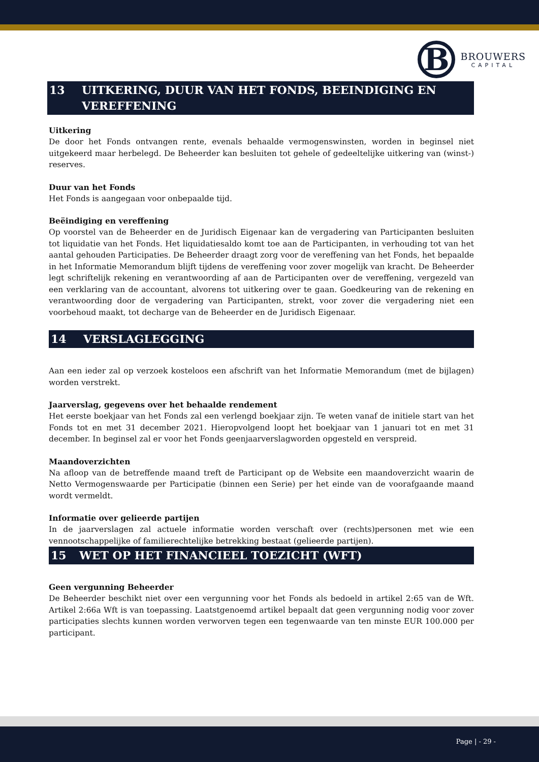B
BROUWERS
CAPITAL
13 UITKERING, DUUR VAN HET FONDS, BEEINDIGING EN VEREFFENING
Uitkering
De door het Fonds ontvangen rente, evenals behaalde vermogenswinsten, worden in beginsel niet uitgekeerd maar herbelegd. De Beheerder kan besluiten tot gehele of gedeeltelijke uitkering van (winst-) reserves.
Duur van het Fonds
Het Fonds is aangegaan voor onbepaalde tijd.
Beëindiging en vereffening
Op voorstel van de Beheerder en de Juridisch Eigenaar kan de vergadering van Participanten besluiten tot liquidatie van het Fonds. Het liquidatiesaldo komt toe aan de Participanten, in verhouding tot van het aantal gehouden Participaties. De Beheerder draagt zorg voor de vereffening van het Fonds, het bepaalde in het Informatie Memorandum blijft tijdens de vereffening voor zover mogelijk van kracht. De Beheerder legt schriftelijk rekening en verantwoording af aan de Participanten over de vereffening, vergezeld van een verklaring van de accountant, alvorens tot uitkering over te gaan. Goedkeuring van de rekening en verantwoording door de vergadering van Participanten, strekt, voor zover die vergadering niet een voorbehoud maakt, tot decharge van de Beheerder en de Juridisch Eigenaar.
14 VERSLAGLEGGING
Aan een ieder zal op verzoek kosteloos een afschrift van het Informatie Memorandum (met de bijlagen) worden verstrekt.
Jaarverslag, gegevens over het behaalde rendement
Het eerste boekjaar van het Fonds zal een verlengd boekjaar zijn. Te weten vanaf de initiele start van het Fonds tot en met 31 december 2021. Hieropvolgend loopt het boekjaar van 1 januari tot en met 31 december. In beginsel zal er voor het Fonds geenjaarverslagworden opgesteld en verspreid.
Maandoverzichten
Na afloop van de betreffende maand treft de Participant op de Website een maandoverzicht waarin de Netto Vermogenswaarde per Participatie (binnen een Serie) per het einde van de voorafgaande maand wordt vermeldt.
Informatie over gelieerde partijen
In de jaarverslagen zal actuele informatie worden verschaft over (rechts)personen met wie een vennootschappelijke of familierechtelijke betrekking bestaat (gelieerde partijen).
15 WET OP HET FINANCIEEL TOEZICHT (WFT)
Geen vergunning Beheerder
De Beheerder beschikt niet over een vergunning voor het Fonds als bedoeld in artikel 2:65 van de Wft. Artikel 2:66a Wft is van toepassing. Laatstgenoemd artikel bepaalt dat geen vergunning nodig voor zover participaties slechts kunnen worden verworven tegen een tegenwaarde van ten minste EUR 100.000 per participant.
Page | - 29 -